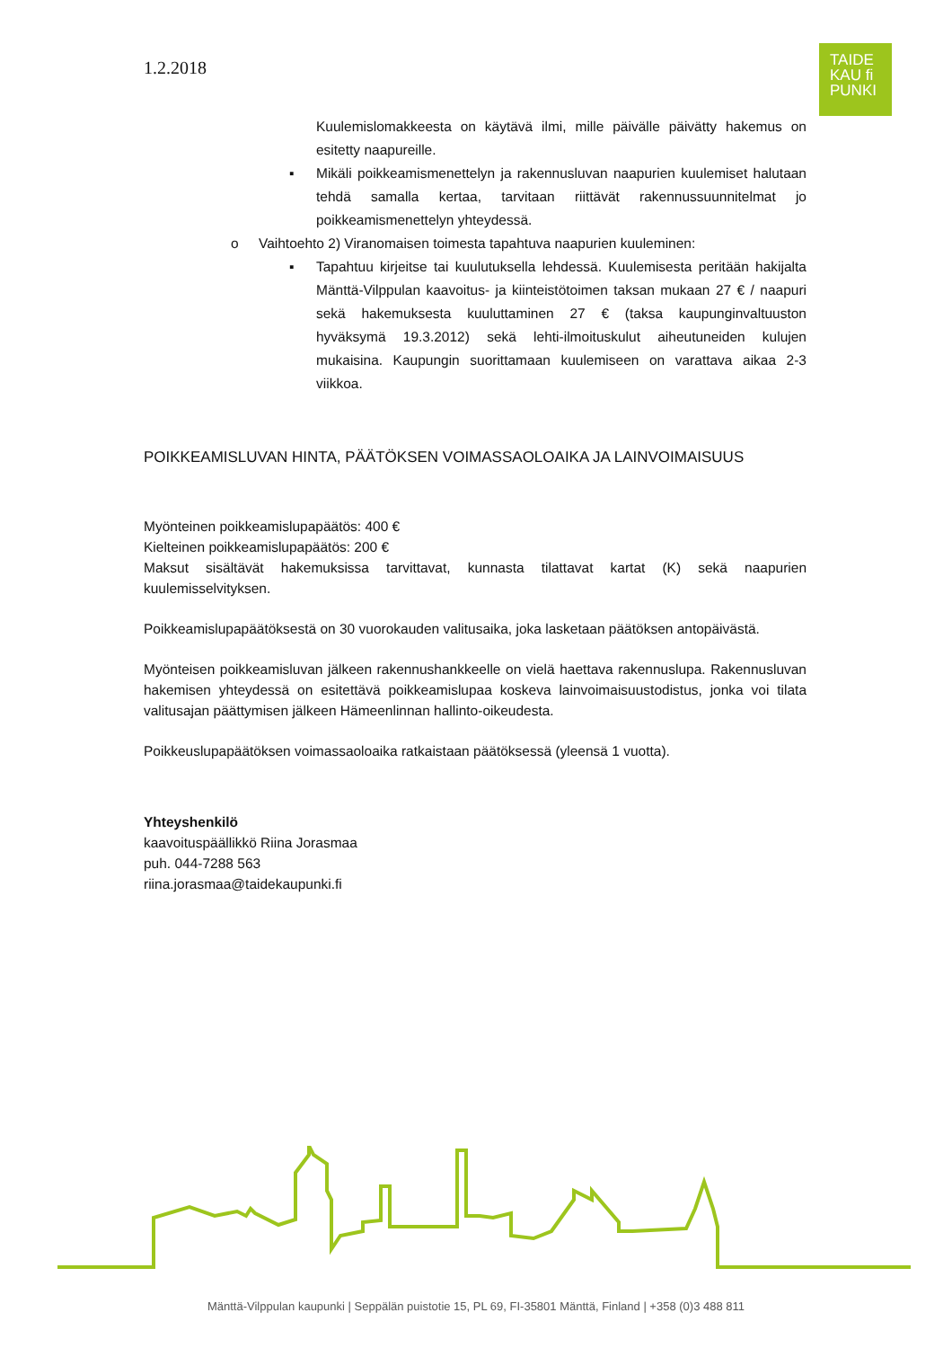1.2.2018
TAIDE
KAU fi
PUNKI
Kuulemislomakkeesta on käytävä ilmi, mille päivälle päivätty hakemus on esitetty naapureille.
▪ Mikäli poikkeamismenettelyn ja rakennusluvan naapurien kuulemiset halutaan tehdä samalla kertaa, tarvitaan riittävät rakennussuunnitelmat jo poikkeamismenettelyn yhteydessä.
o Vaihtoehto 2) Viranomaisen toimesta tapahtuva naapurien kuuleminen:
▪ Tapahtuu kirjeitse tai kuulutuksella lehdessä. Kuulemisesta peritään hakijalta Mänttä-Vilppulan kaavoitus- ja kiinteistötoimen taksan mukaan 27 € / naapuri sekä hakemuksesta kuuluttaminen 27 € (taksa kaupunginvaltuuston hyväksymä 19.3.2012) sekä lehti-ilmoituskulut aiheutuneiden kulujen mukaisina. Kaupungin suorittamaan kuulemiseen on varattava aikaa 2-3 viikkoa.
POIKKEAMISLUVAN HINTA, PÄÄTÖKSEN VOIMASSAOLOAIKA JA LAINVOIMAISUUS
Myönteinen poikkeamislupapäätös: 400 €
Kielteinen poikkeamislupapäätös: 200 €
Maksut sisältävät hakemuksissa tarvittavat, kunnasta tilattavat kartat (K) sekä naapurien kuulemisselvityksen.
Poikkeamislupapäätöksestä on 30 vuorokauden valitusaika, joka lasketaan päätöksen antopäivästä.
Myönteisen poikkeamisluvan jälkeen rakennushankkeelle on vielä haettava rakennuslupa. Rakennusluvan hakemisen yhteydessä on esitettävä poikkeamislupaa koskeva lainvoimaisuustodistus, jonka voi tilata valitusajan päättymisen jälkeen Hämeenlinnan hallinto-oikeudesta.
Poikkeuslupapäätöksen voimassaoloaika ratkaistaan päätöksessä (yleensä 1 vuotta).
Yhteyshenkilö
kaavoituspäällikkö Riina Jorasmaa
puh. 044-7288 563
riina.jorasmaa@taidekaupunki.fi
Mänttä-Vilppulan kaupunki | Seppälän puistotie 15, PL 69, FI-35801 Mänttä, Finland | +358 (0)3 488 811